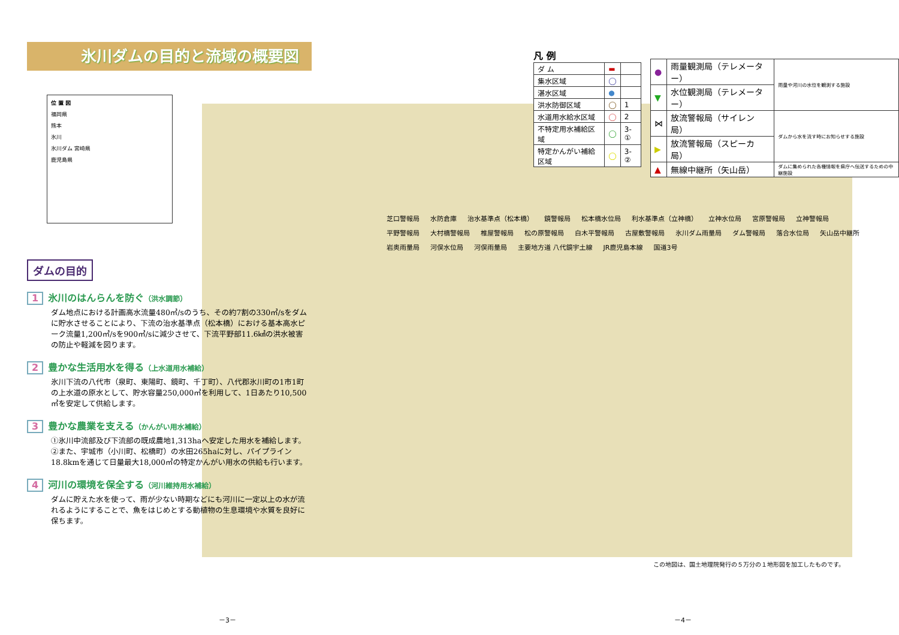氷川ダムの目的と流域の概要図
位 置 図
福岡県
熊本
氷川
氷川ダム 宮崎県
鹿児島県
ダムの目的
1 氷川のはんらんを防ぐ（洪水調節）
ダム地点における計画高水流量480㎥/sのうち、その約7割の330㎥/sをダムに貯水させることにより、下流の治水基準点（松本橋）における基本高水ピーク流量1,200㎥/sを900㎥/sに減少させて、下流平野部11.6㎢の洪水被害の防止や軽減を図ります。
2 豊かな生活用水を得る（上水道用水補給）
氷川下流の八代市（泉町、東陽町、鏡町、千丁町）、八代郡氷川町の1市1町の上水道の原水として、貯水容量250,000㎥を利用して、1日あたり10,500㎥を安定して供給します。
3 豊かな農業を支える（かんがい用水補給）
①氷川中流部及び下流部の既成農地1,313haへ安定した用水を補給します。
②また、宇城市（小川町、松橋町）の水田265haに対し、パイプライン18.8kmを通じて日量最大18,000㎥の特定かんがい用水の供給も行います。
4 河川の環境を保全する（河川維持用水補給）
ダムに貯えた水を使って、雨が少ない時期などにも河川に一定以上の水が流れるようにすることで、魚をはじめとする動植物の生息環境や水質を良好に保ちます。
凡 例
| ダ ム | ▬ | |
| 集水区域 | ◯ | |
| 湛水区域 | ● | |
| 洪水防御区域 | ◯ | 1 |
| 水道用水給水区域 | ◯ | 2 |
| 不特定用水補給区域 | ◯ | 3-① |
| 特定かんがい補給区域 | ◯ | 3-② |
| ● | 雨量観測局（テレメーター） | 雨量や河川の水位を観測する施設 |
| ▼ | 水位観測局（テレメーター） | |
| ⋈ | 放流警報局（サイレン局） | ダムから水を流す時にお知らせする施設 |
| ▶ | 放流警報局（スピーカ局） | |
| ▲ | 無線中継所（矢山岳） | ダムに集められた各種情報を県庁へ伝送するための中継施設 |
芝口警報局 水防倉庫 治水基準点（松本橋） 鏡警報局 松本橋水位局 利水基準点（立神橋） 立神水位局 宮原警報局 立神警報局 平野警報局 大村橋警報局 椎屋警報局 松の原警報局 白木平警報局 古屋敷警報局 氷川ダム雨量局 ダム警報局 落合水位局 矢山岳中継所 岩奥雨量局 河俣水位局 河俣雨量局 主要地方道 八代鏡宇土線 JR鹿児島本線 国道3号
この地図は、国土地理院発行の５万分の１地形図を加工したものです。
－3－ －4－